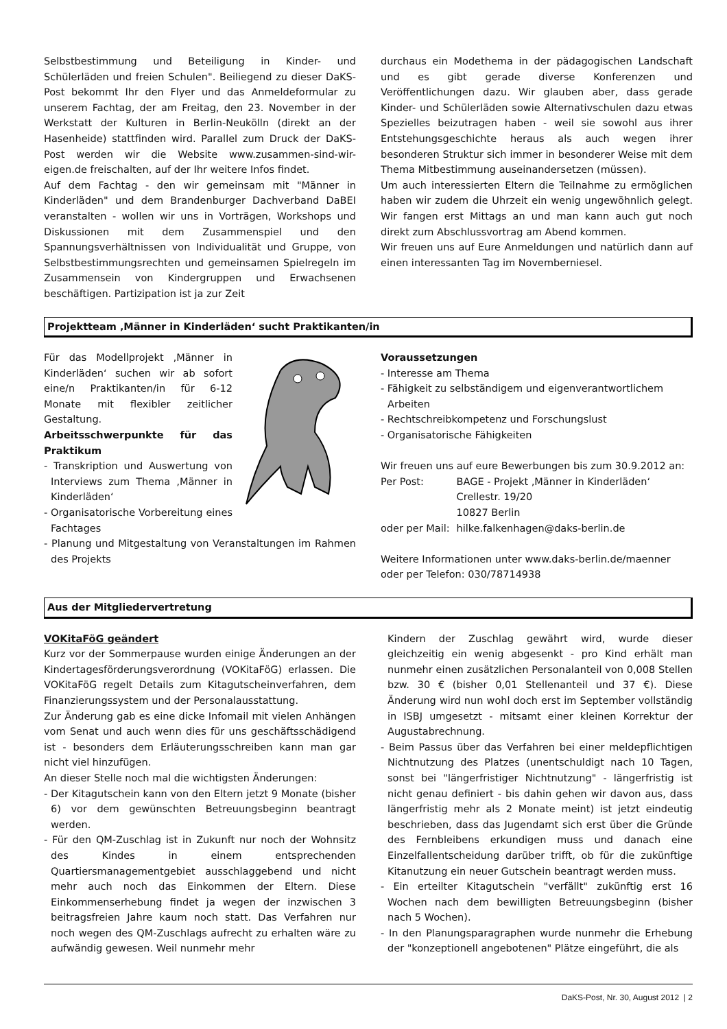Selbstbestimmung und Beteiligung in Kinder- und Schülerläden und freien Schulen". Beiliegend zu dieser DaKS-Post bekommt Ihr den Flyer und das Anmeldeformular zu unserem Fachtag, der am Freitag, den 23. November in der Werkstatt der Kulturen in Berlin-Neukölln (direkt an der Hasenheide) stattfinden wird. Parallel zum Druck der DaKS-Post werden wir die Website www.zusammen-sind-wir-eigen.de freischalten, auf der Ihr weitere Infos findet.
Auf dem Fachtag - den wir gemeinsam mit "Männer in Kinderläden" und dem Brandenburger Dachverband DaBEI veranstalten - wollen wir uns in Vorträgen, Workshops und Diskussionen mit dem Zusammenspiel und den Spannungsverhältnissen von Individualität und Gruppe, von Selbstbestimmungsrechten und gemeinsamen Spielregeln im Zusammensein von Kindergruppen und Erwachsenen beschäftigen. Partizipation ist ja zur Zeit
durchaus ein Modethema in der pädagogischen Landschaft und es gibt gerade diverse Konferenzen und Veröffentlichungen dazu. Wir glauben aber, dass gerade Kinder- und Schülerläden sowie Alternativschulen dazu etwas Spezielles beizutragen haben - weil sie sowohl aus ihrer Entstehungsgeschichte heraus als auch wegen ihrer besonderen Struktur sich immer in besonderer Weise mit dem Thema Mitbestimmung auseinandersetzen (müssen).
Um auch interessierten Eltern die Teilnahme zu ermöglichen haben wir zudem die Uhrzeit ein wenig ungewöhnlich gelegt. Wir fangen erst Mittags an und man kann auch gut noch direkt zum Abschlussvortrag am Abend kommen.
Wir freuen uns auf Eure Anmeldungen und natürlich dann auf einen interessanten Tag im Novemberniesel.
Projektteam ‚Männer in Kinderläden‘ sucht Praktikanten/in
Für das Modellprojekt ‚Männer in Kinderläden‘ suchen wir ab sofort eine/n Praktikanten/in für 6-12 Monate mit flexibler zeitlicher Gestaltung.
Arbeitsschwerpunkte für das Praktikum
- Transkription und Auswertung von Interviews zum Thema ‚Männer in Kinderläden‘
- Organisatorische Vorbereitung eines Fachtages
- Planung und Mitgestaltung von Veranstaltungen im Rahmen des Projekts
Voraussetzungen
- Interesse am Thema
- Fähigkeit zu selbständigem und eigenverantwortlichem Arbeiten
- Rechtschreibkompetenz und Forschungslust
- Organisatorische Fähigkeiten
Wir freuen uns auf eure Bewerbungen bis zum 30.9.2012 an:
| Per Post: | BAGE - Projekt ‚Männer in Kinderläden‘ Crellestr. 19/20 10827 Berlin |
| oder per Mail: | hilke.falkenhagen@daks-berlin.de |
Weitere Informationen unter www.daks-berlin.de/maenner oder per Telefon: 030/78714938
Aus der Mitgliedervertretung
VOKitaFöG geändert
Kurz vor der Sommerpause wurden einige Änderungen an der Kindertagesförderungsverordnung (VOKitaFöG) erlassen. Die VOKitaFöG regelt Details zum Kitagutscheinverfahren, dem Finanzierungssystem und der Personalausstattung.
Zur Änderung gab es eine dicke Infomail mit vielen Anhängen vom Senat und auch wenn dies für uns geschäftsschädigend ist - besonders dem Erläuterungsschreiben kann man gar nicht viel hinzufügen.
An dieser Stelle noch mal die wichtigsten Änderungen:
- Der Kitagutschein kann von den Eltern jetzt 9 Monate (bisher 6) vor dem gewünschten Betreuungsbeginn beantragt werden.
- Für den QM-Zuschlag ist in Zukunft nur noch der Wohnsitz des Kindes in einem entsprechenden Quartiersmanagementgebiet ausschlaggebend und nicht mehr auch noch das Einkommen der Eltern. Diese Einkommenserhebung findet ja wegen der inzwischen 3 beitragsfreien Jahre kaum noch statt. Das Verfahren nur noch wegen des QM-Zuschlags aufrecht zu erhalten wäre zu aufwändig gewesen. Weil nunmehr mehr
Kindern der Zuschlag gewährt wird, wurde dieser gleichzeitig ein wenig abgesenkt - pro Kind erhält man nunmehr einen zusätzlichen Personalanteil von 0,008 Stellen bzw. 30 € (bisher 0,01 Stellenanteil und 37 €). Diese Änderung wird nun wohl doch erst im September vollständig in ISBJ umgesetzt - mitsamt einer kleinen Korrektur der Augustabrechnung.
- Beim Passus über das Verfahren bei einer meldepflichtigen Nichtnutzung des Platzes (unentschuldigt nach 10 Tagen, sonst bei "längerfristiger Nichtnutzung" - längerfristig ist nicht genau definiert - bis dahin gehen wir davon aus, dass längerfristig mehr als 2 Monate meint) ist jetzt eindeutig beschrieben, dass das Jugendamt sich erst über die Gründe des Fernbleibens erkundigen muss und danach eine Einzelfallentscheidung darüber trifft, ob für die zukünftige Kitanutzung ein neuer Gutschein beantragt werden muss.
- Ein erteilter Kitagutschein "verfällt" zukünftig erst 16 Wochen nach dem bewilligten Betreuungsbeginn (bisher nach 5 Wochen).
- In den Planungsparagraphen wurde nunmehr die Erhebung der "konzeptionell angebotenen" Plätze eingeführt, die als
DaKS-Post, Nr. 30, August 2012 | 2